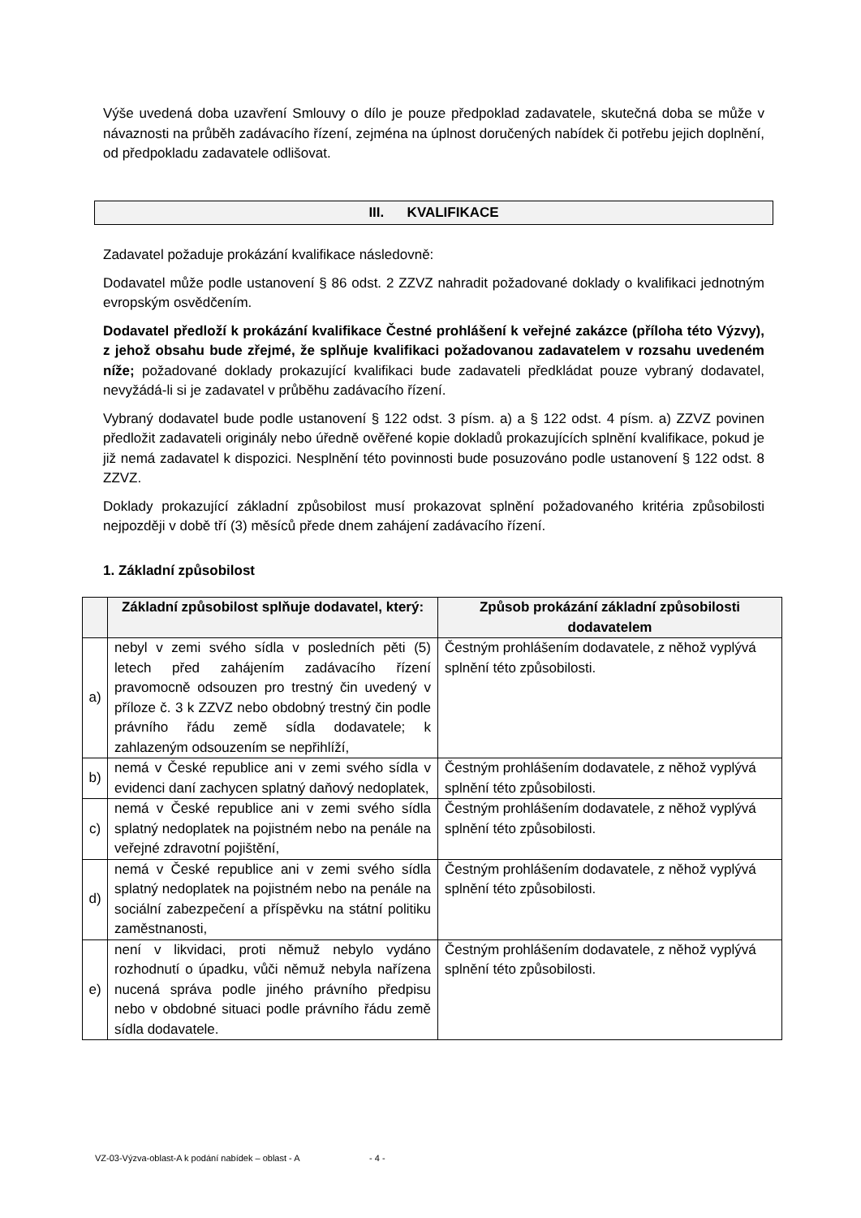Výše uvedená doba uzavření Smlouvy o dílo je pouze předpoklad zadavatele, skutečná doba se může v návaznosti na průběh zadávacího řízení, zejména na úplnost doručených nabídek či potřebu jejich doplnění, od předpokladu zadavatele odlišovat.
III. KVALIFIKACE
Zadavatel požaduje prokázání kvalifikace následovně:
Dodavatel může podle ustanovení § 86 odst. 2 ZZVZ nahradit požadované doklady o kvalifikaci jednotným evropským osvědčením.
Dodavatel předloží k prokázání kvalifikace Čestné prohlášení k veřejné zakázce (příloha této Výzvy), z jehož obsahu bude zřejmé, že splňuje kvalifikaci požadovanou zadavatelem v rozsahu uvedeném níže; požadované doklady prokazující kvalifikaci bude zadavateli předkládat pouze vybraný dodavatel, nevyžádá-li si je zadavatel v průběhu zadávacího řízení.
Vybraný dodavatel bude podle ustanovení § 122 odst. 3 písm. a) a § 122 odst. 4 písm. a) ZZVZ povinen předložit zadavateli originály nebo úředně ověřené kopie dokladů prokazujících splnění kvalifikace, pokud je již nemá zadavatel k dispozici. Nesplnění této povinnosti bude posuzováno podle ustanovení § 122 odst. 8 ZZVZ.
Doklady prokazující základní způsobilost musí prokazovat splnění požadovaného kritéria způsobilosti nejpozději v době tří (3) měsíců přede dnem zahájení zadávacího řízení.
1. Základní způsobilost
| | Základní způsobilost splňuje dodavatel, který: | Způsob prokázání základní způsobilosti dodavatelem |
| --- | --- | --- |
| a) | nebyl v zemi svého sídla v posledních pěti (5) letech před zahájením zadávacího řízení pravomocně odsouzen pro trestný čin uvedený v příloze č. 3 k ZZVZ nebo obdobný trestný čin podle právního řádu země sídla dodavatele; k zahlazeným odsouzením se nepřihlíží, | Čestným prohlášením dodavatele, z něhož vyplývá splnění této způsobilosti. |
| b) | nemá v České republice ani v zemi svého sídla v evidenci daní zachycen splatný daňový nedoplatek, | Čestným prohlášením dodavatele, z něhož vyplývá splnění této způsobilosti. |
| c) | nemá v České republice ani v zemi svého sídla splatný nedoplatek na pojistném nebo na penále na veřejné zdravotní pojištění, | Čestným prohlášením dodavatele, z něhož vyplývá splnění této způsobilosti. |
| d) | nemá v České republice ani v zemi svého sídla splatný nedoplatek na pojistném nebo na penále na sociální zabezpečení a příspěvku na státní politiku zaměstnanosti, | Čestným prohlášením dodavatele, z něhož vyplývá splnění této způsobilosti. |
| e) | není v likvidaci, proti němuž nebylo vydáno rozhodnutí o úpadku, vůči němuž nebyla nařízena nucená správa podle jiného právního předpisu nebo v obdobné situaci podle právního řádu země sídla dodavatele. | Čestným prohlášením dodavatele, z něhož vyplývá splnění této způsobilosti. |
VZ-03-Výzva-oblast-A k podání nabídek – oblast - A - 4 -